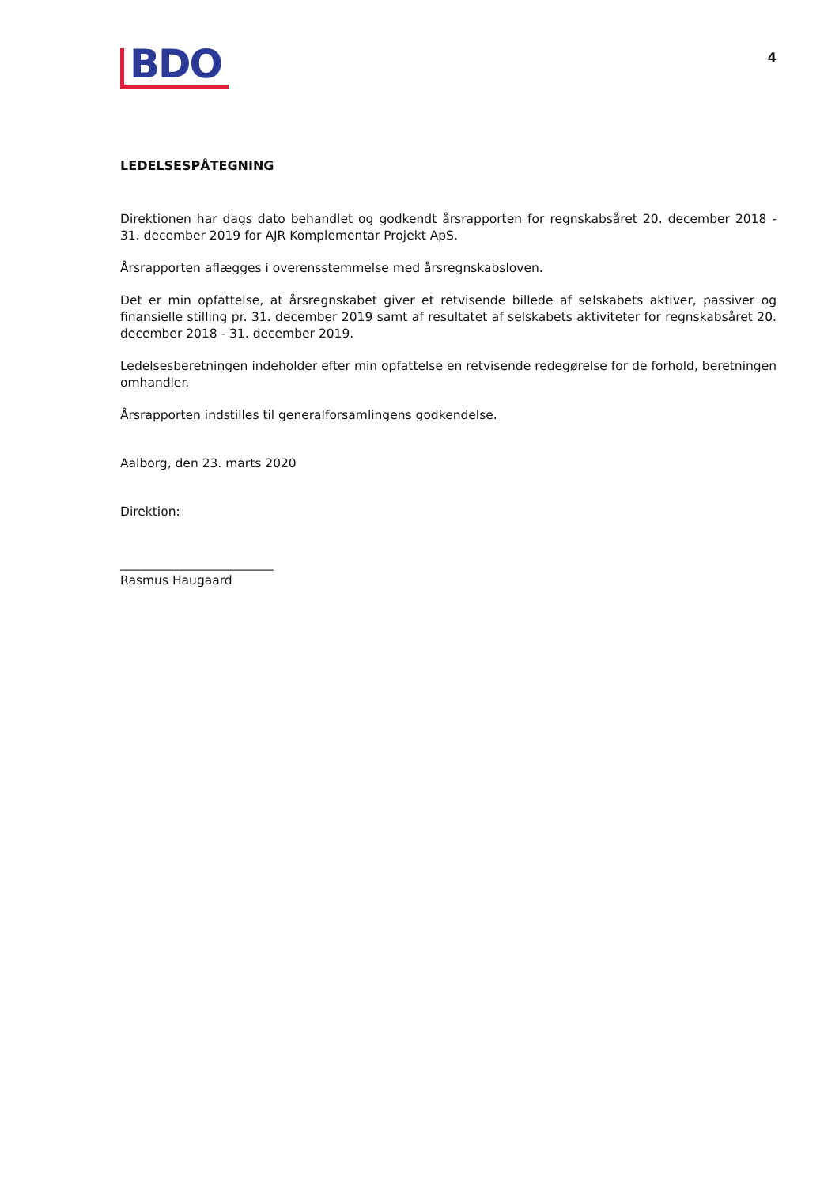BDO
4
LEDELSESPÅTEGNING
Direktionen har dags dato behandlet og godkendt årsrapporten for regnskabsåret 20. december 2018 - 31. december 2019 for AJR Komplementar Projekt ApS.
Årsrapporten aflægges i overensstemmelse med årsregnskabsloven.
Det er min opfattelse, at årsregnskabet giver et retvisende billede af selskabets aktiver, passiver og finansielle stilling pr. 31. december 2019 samt af resultatet af selskabets aktiviteter for regnskabsåret 20. december 2018 - 31. december 2019.
Ledelsesberetningen indeholder efter min opfattelse en retvisende redegørelse for de forhold, beretningen omhandler.
Årsrapporten indstilles til generalforsamlingens godkendelse.
Aalborg, den 23. marts 2020
Direktion:
_________________________
Rasmus Haugaard